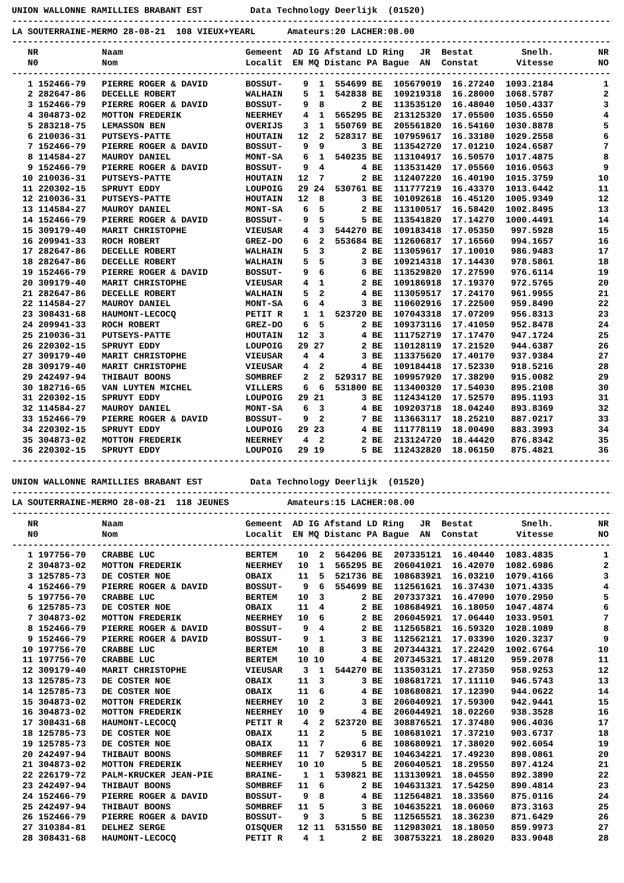UNION WALLONNE RAMILLIES BRABANT EST Data Technology Deerlijk (01520)
------------------------------------------------------------------------------------------------------------------
LA SOUTERRAINE-MERMO 28-08-21 108 VIEUX+YEARL Amateurs:20 LACHER:08.00
------------------------------------------------------------------------------------------------------------------
| NR | | Naam | Gemeent | AD | IG | Afstand | LD | Ring JR | Bestat | Snelh. | NR |
| --- | --- | --- | --- | --- | --- | --- | --- | --- | --- | --- | --- |
| N0 | | Nom | Localit | EN | MQ | Distanc | PA | Bague AN | Constat | Vitesse | NO |
------------------------------------------------------------------------------------------------------------------
| 1 | 152466-79 | PIERRE ROGER & DAVID | BOSSUT- | 9 | 1 | 554699 | BE | 105679019 | 16.27240 | 1093.2184 | 1 |
| 2 | 282647-86 | DECELLE ROBERT | WALHAIN | 5 | 1 | 542838 | BE | 109219318 | 16.28000 | 1068.5787 | 2 |
| 3 | 152466-79 | PIERRE ROGER & DAVID | BOSSUT- | 9 | 8 | 2 | BE | 113535120 | 16.48040 | 1050.4337 | 3 |
| 4 | 304873-02 | MOTTON FREDERIK | NEERHEY | 4 | 1 | 565295 | BE | 213125320 | 17.05500 | 1035.6550 | 4 |
| 5 | 283218-75 | LEMASSON BEN | OVERIJS | 3 | 1 | 550769 | BE | 205561820 | 16.54160 | 1030.8878 | 5 |
| 6 | 210036-31 | PUTSEYS-PATTE | HOUTAIN | 12 | 2 | 528317 | BE | 107959617 | 16.33180 | 1029.2558 | 6 |
| 7 | 152466-79 | PIERRE ROGER & DAVID | BOSSUT- | 9 | 9 | 3 | BE | 113542720 | 17.01210 | 1024.6587 | 7 |
| 8 | 114584-27 | MAUROY DANIEL | MONT-SA | 6 | 1 | 540235 | BE | 113104917 | 16.50570 | 1017.4875 | 8 |
| 9 | 152466-79 | PIERRE ROGER & DAVID | BOSSUT- | 9 | 4 | 4 | BE | 113531420 | 17.05560 | 1016.0563 | 9 |
| 10 | 210036-31 | PUTSEYS-PATTE | HOUTAIN | 12 | 7 | 2 | BE | 112407220 | 16.40190 | 1015.3759 | 10 |
| 11 | 220302-15 | SPRUYT EDDY | LOUPOIG | 29 | 24 | 530761 | BE | 111777219 | 16.43370 | 1013.6442 | 11 |
| 12 | 210036-31 | PUTSEYS-PATTE | HOUTAIN | 12 | 8 | 3 | BE | 101092618 | 16.45120 | 1005.9349 | 12 |
| 13 | 114584-27 | MAUROY DANIEL | MONT-SA | 6 | 5 | 2 | BE | 113100517 | 16.58420 | 1002.8495 | 13 |
| 14 | 152466-79 | PIERRE ROGER & DAVID | BOSSUT- | 9 | 5 | 5 | BE | 113541820 | 17.14270 | 1000.4491 | 14 |
| 15 | 309179-40 | MARIT CHRISTOPHE | VIEUSAR | 4 | 3 | 544270 | BE | 109183418 | 17.05350 | 997.5928 | 15 |
| 16 | 209941-33 | ROCH ROBERT | GREZ-DO | 6 | 2 | 553684 | BE | 112606817 | 17.16560 | 994.1657 | 16 |
| 17 | 282647-86 | DECELLE ROBERT | WALHAIN | 5 | 3 | 2 | BE | 113059617 | 17.10010 | 986.9483 | 17 |
| 18 | 282647-86 | DECELLE ROBERT | WALHAIN | 5 | 5 | 3 | BE | 109214318 | 17.14430 | 978.5861 | 18 |
| 19 | 152466-79 | PIERRE ROGER & DAVID | BOSSUT- | 9 | 6 | 6 | BE | 113529820 | 17.27590 | 976.6114 | 19 |
| 20 | 309179-40 | MARIT CHRISTOPHE | VIEUSAR | 4 | 1 | 2 | BE | 109186918 | 17.19370 | 972.5765 | 20 |
| 21 | 282647-86 | DECELLE ROBERT | WALHAIN | 5 | 2 | 4 | BE | 113059517 | 17.24170 | 961.9955 | 21 |
| 22 | 114584-27 | MAUROY DANIEL | MONT-SA | 6 | 4 | 3 | BE | 110602916 | 17.22500 | 959.8490 | 22 |
| 23 | 308431-68 | HAUMONT-LECOCQ | PETIT R | 1 | 1 | 523720 | BE | 107043318 | 17.07209 | 956.8313 | 23 |
| 24 | 209941-33 | ROCH ROBERT | GREZ-DO | 6 | 5 | 2 | BE | 109373116 | 17.41050 | 952.8478 | 24 |
| 25 | 210036-31 | PUTSEYS-PATTE | HOUTAIN | 12 | 3 | 4 | BE | 111752719 | 17.17470 | 947.1724 | 25 |
| 26 | 220302-15 | SPRUYT EDDY | LOUPOIG | 29 | 27 | 2 | BE | 110128119 | 17.21520 | 944.6387 | 26 |
| 27 | 309179-40 | MARIT CHRISTOPHE | VIEUSAR | 4 | 4 | 3 | BE | 113375620 | 17.40170 | 937.9384 | 27 |
| 28 | 309179-40 | MARIT CHRISTOPHE | VIEUSAR | 4 | 2 | 4 | BE | 109184418 | 17.52330 | 918.5216 | 28 |
| 29 | 242497-94 | THIBAUT BOONS | SOMBREF | 2 | 2 | 529317 | BE | 109957920 | 17.38290 | 915.0082 | 29 |
| 30 | 182716-65 | VAN LUYTEN MICHEL | VILLERS | 6 | 6 | 531800 | BE | 113400320 | 17.54030 | 895.2108 | 30 |
| 31 | 220302-15 | SPRUYT EDDY | LOUPOIG | 29 | 21 | 3 | BE | 112434120 | 17.52570 | 895.1193 | 31 |
| 32 | 114584-27 | MAUROY DANIEL | MONT-SA | 6 | 3 | 4 | BE | 109203718 | 18.04240 | 893.8369 | 32 |
| 33 | 152466-79 | PIERRE ROGER & DAVID | BOSSUT- | 9 | 2 | 7 | BE | 113663117 | 18.25210 | 887.0217 | 33 |
| 34 | 220302-15 | SPRUYT EDDY | LOUPOIG | 29 | 23 | 4 | BE | 111778119 | 18.00490 | 883.3993 | 34 |
| 35 | 304873-02 | MOTTON FREDERIK | NEERHEY | 4 | 2 | 2 | BE | 213124720 | 18.44420 | 876.8342 | 35 |
| 36 | 220302-15 | SPRUYT EDDY | LOUPOIG | 29 | 19 | 5 | BE | 112432820 | 18.06150 | 875.4821 | 36 |
------------------------------------------------------------------------------------------------------------------
UNION WALLONNE RAMILLIES BRABANT EST Data Technology Deerlijk (01520)
------------------------------------------------------------------------------------------------------------------
LA SOUTERRAINE-MERMO 28-08-21 118 JEUNES Amateurs:15 LACHER:08.00
------------------------------------------------------------------------------------------------------------------
| NR | | Naam | Gemeent | AD | IG | Afstand | LD | Ring JR | Bestat | Snelh. | NR |
| --- | --- | --- | --- | --- | --- | --- | --- | --- | --- | --- | --- |
| N0 | | Nom | Localit | EN | MQ | Distanc | PA | Bague AN | Constat | Vitesse | NO |
------------------------------------------------------------------------------------------------------------------
| 1 | 197756-70 | CRABBE LUC | BERTEM | 10 | 2 | 564206 | BE | 207335121 | 16.40440 | 1083.4835 | 1 |
| 2 | 304873-02 | MOTTON FREDERIK | NEERHEY | 10 | 1 | 565295 | BE | 206041021 | 16.42070 | 1082.6986 | 2 |
| 3 | 125785-73 | DE COSTER NOE | OBAIX | 11 | 5 | 521736 | BE | 108683921 | 16.03210 | 1079.4166 | 3 |
| 4 | 152466-79 | PIERRE ROGER & DAVID | BOSSUT- | 9 | 6 | 554699 | BE | 112561621 | 16.37430 | 1071.4335 | 4 |
| 5 | 197756-70 | CRABBE LUC | BERTEM | 10 | 3 | 2 | BE | 207337321 | 16.47090 | 1070.2950 | 5 |
| 6 | 125785-73 | DE COSTER NOE | OBAIX | 11 | 4 | 2 | BE | 108684921 | 16.18050 | 1047.4874 | 6 |
| 7 | 304873-02 | MOTTON FREDERIK | NEERHEY | 10 | 6 | 2 | BE | 206045921 | 17.06440 | 1033.9501 | 7 |
| 8 | 152466-79 | PIERRE ROGER & DAVID | BOSSUT- | 9 | 4 | 2 | BE | 112565821 | 16.59320 | 1028.1089 | 8 |
| 9 | 152466-79 | PIERRE ROGER & DAVID | BOSSUT- | 9 | 1 | 3 | BE | 112562121 | 17.03390 | 1020.3237 | 9 |
| 10 | 197756-70 | CRABBE LUC | BERTEM | 10 | 8 | 3 | BE | 207344321 | 17.22420 | 1002.6764 | 10 |
| 11 | 197756-70 | CRABBE LUC | BERTEM | 10 | 10 | 4 | BE | 207345321 | 17.48120 | 959.2078 | 11 |
| 12 | 309179-40 | MARIT CHRISTOPHE | VIEUSAR | 3 | 1 | 544270 | BE | 113503121 | 17.27350 | 958.9253 | 12 |
| 13 | 125785-73 | DE COSTER NOE | OBAIX | 11 | 3 | 3 | BE | 108681721 | 17.11110 | 946.5743 | 13 |
| 14 | 125785-73 | DE COSTER NOE | OBAIX | 11 | 6 | 4 | BE | 108680821 | 17.12390 | 944.0622 | 14 |
| 15 | 304873-02 | MOTTON FREDERIK | NEERHEY | 10 | 2 | 3 | BE | 206040921 | 17.59300 | 942.9441 | 15 |
| 16 | 304873-02 | MOTTON FREDERIK | NEERHEY | 10 | 9 | 4 | BE | 206044921 | 18.02260 | 938.3528 | 16 |
| 17 | 308431-68 | HAUMONT-LECOCQ | PETIT R | 4 | 2 | 523720 | BE | 308876521 | 17.37480 | 906.4036 | 17 |
| 18 | 125785-73 | DE COSTER NOE | OBAIX | 11 | 2 | 5 | BE | 108681021 | 17.37210 | 903.6737 | 18 |
| 19 | 125785-73 | DE COSTER NOE | OBAIX | 11 | 7 | 6 | BE | 108680921 | 17.38020 | 902.6054 | 19 |
| 20 | 242497-94 | THIBAUT BOONS | SOMBREF | 11 | 7 | 529317 | BE | 104634221 | 17.49230 | 898.0861 | 20 |
| 21 | 304873-02 | MOTTON FREDERIK | NEERHEY | 10 | 10 | 5 | BE | 206040521 | 18.29550 | 897.4124 | 21 |
| 22 | 226179-72 | PALM-KRUCKER JEAN-PIE | BRAINE- | 1 | 1 | 539821 | BE | 113130921 | 18.04550 | 892.3890 | 22 |
| 23 | 242497-94 | THIBAUT BOONS | SOMBREF | 11 | 6 | 2 | BE | 104631321 | 17.54250 | 890.4814 | 23 |
| 24 | 152466-79 | PIERRE ROGER & DAVID | BOSSUT- | 9 | 8 | 4 | BE | 112564821 | 18.33560 | 875.0116 | 24 |
| 25 | 242497-94 | THIBAUT BOONS | SOMBREF | 11 | 5 | 3 | BE | 104635221 | 18.06060 | 873.3163 | 25 |
| 26 | 152466-79 | PIERRE ROGER & DAVID | BOSSUT- | 9 | 3 | 5 | BE | 112565521 | 18.36230 | 871.6429 | 26 |
| 27 | 310384-81 | DELHEZ SERGE | OISQUER | 12 | 11 | 531550 | BE | 112983021 | 18.18050 | 859.9973 | 27 |
| 28 | 308431-68 | HAUMONT-LECOCQ | PETIT R | 4 | 1 | 2 | BE | 308753221 | 18.28020 | 833.9048 | 28 |